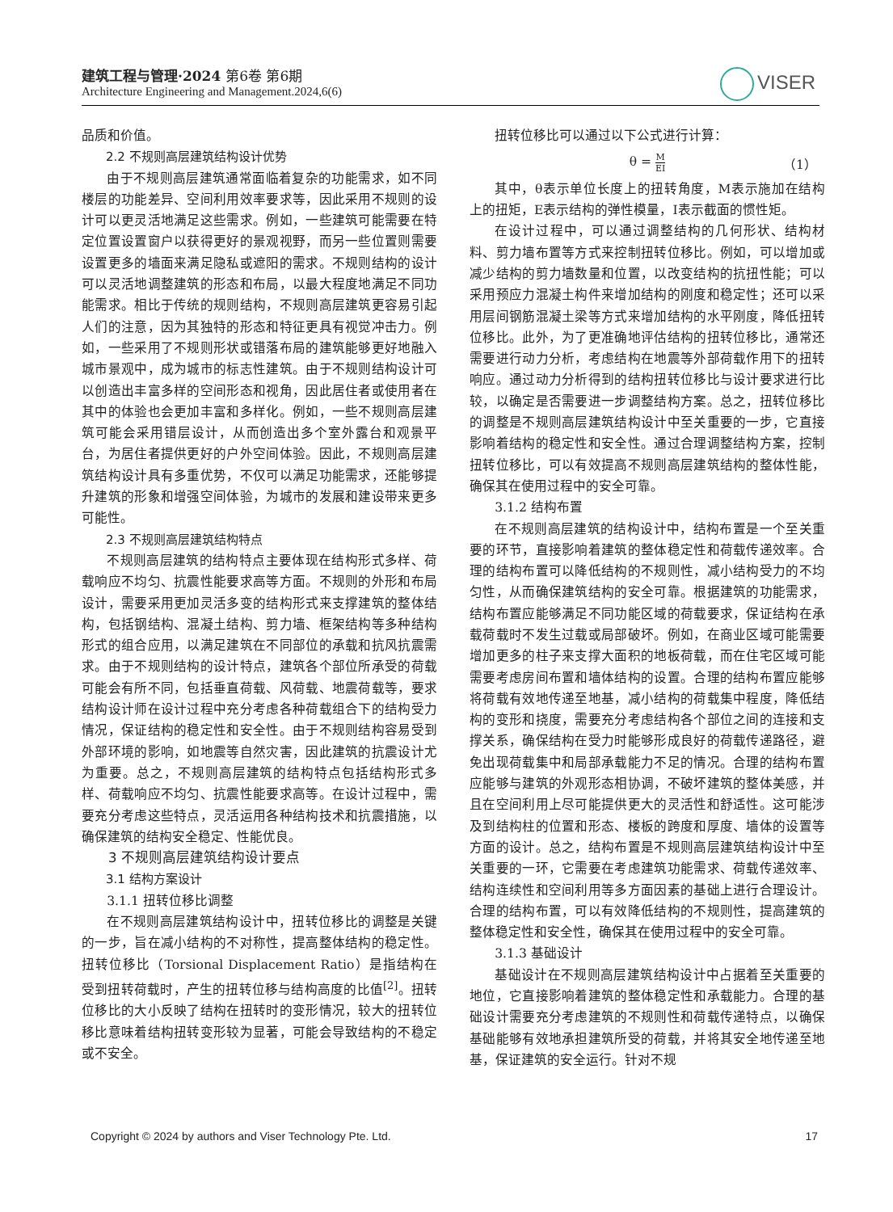建筑工程与管理·2024 第6卷 第6期
Architecture Engineering and Management.2024,6(6)
VISER
品质和价值。
2.2 不规则高层建筑结构设计优势
由于不规则高层建筑通常面临着复杂的功能需求，如不同楼层的功能差异、空间利用效率要求等，因此采用不规则的设计可以更灵活地满足这些需求。例如，一些建筑可能需要在特定位置设置窗户以获得更好的景观视野，而另一些位置则需要设置更多的墙面来满足隐私或遮阳的需求。不规则结构的设计可以灵活地调整建筑的形态和布局，以最大程度地满足不同功能需求。相比于传统的规则结构，不规则高层建筑更容易引起人们的注意，因为其独特的形态和特征更具有视觉冲击力。例如，一些采用了不规则形状或错落布局的建筑能够更好地融入城市景观中，成为城市的标志性建筑。由于不规则结构设计可以创造出丰富多样的空间形态和视角，因此居住者或使用者在其中的体验也会更加丰富和多样化。例如，一些不规则高层建筑可能会采用错层设计，从而创造出多个室外露台和观景平台，为居住者提供更好的户外空间体验。因此，不规则高层建筑结构设计具有多重优势，不仅可以满足功能需求，还能够提升建筑的形象和增强空间体验，为城市的发展和建设带来更多可能性。
2.3 不规则高层建筑结构特点
不规则高层建筑的结构特点主要体现在结构形式多样、荷载响应不均匀、抗震性能要求高等方面。不规则的外形和布局设计，需要采用更加灵活多变的结构形式来支撑建筑的整体结构，包括钢结构、混凝土结构、剪力墙、框架结构等多种结构形式的组合应用，以满足建筑在不同部位的承载和抗风抗震需求。由于不规则结构的设计特点，建筑各个部位所承受的荷载可能会有所不同，包括垂直荷载、风荷载、地震荷载等，要求结构设计师在设计过程中充分考虑各种荷载组合下的结构受力情况，保证结构的稳定性和安全性。由于不规则结构容易受到外部环境的影响，如地震等自然灾害，因此建筑的抗震设计尤为重要。总之，不规则高层建筑的结构特点包括结构形式多样、荷载响应不均匀、抗震性能要求高等。在设计过程中，需要充分考虑这些特点，灵活运用各种结构技术和抗震措施，以确保建筑的结构安全稳定、性能优良。
3 不规则高层建筑结构设计要点
3.1 结构方案设计
3.1.1 扭转位移比调整
在不规则高层建筑结构设计中，扭转位移比的调整是关键的一步，旨在减小结构的不对称性，提高整体结构的稳定性。扭转位移比（Torsional Displacement Ratio）是指结构在受到扭转荷载时，产生的扭转位移与结构高度的比值<sup>[2]</sup>。扭转位移比的大小反映了结构在扭转时的变形情况，较大的扭转位移比意味着结构扭转变形较为显著，可能会导致结构的不稳定或不安全。
扭转位移比可以通过以下公式进行计算：
θ = M EI
（1）
其中，θ表示单位长度上的扭转角度，M表示施加在结构上的扭矩，E表示结构的弹性模量，I表示截面的惯性矩。
在设计过程中，可以通过调整结构的几何形状、结构材料、剪力墙布置等方式来控制扭转位移比。例如，可以增加或减少结构的剪力墙数量和位置，以改变结构的抗扭性能；可以采用预应力混凝土构件来增加结构的刚度和稳定性；还可以采用层间钢筋混凝土梁等方式来增加结构的水平刚度，降低扭转位移比。此外，为了更准确地评估结构的扭转位移比，通常还需要进行动力分析，考虑结构在地震等外部荷载作用下的扭转响应。通过动力分析得到的结构扭转位移比与设计要求进行比较，以确定是否需要进一步调整结构方案。总之，扭转位移比的调整是不规则高层建筑结构设计中至关重要的一步，它直接影响着结构的稳定性和安全性。通过合理调整结构方案，控制扭转位移比，可以有效提高不规则高层建筑结构的整体性能，确保其在使用过程中的安全可靠。
3.1.2 结构布置
在不规则高层建筑的结构设计中，结构布置是一个至关重要的环节，直接影响着建筑的整体稳定性和荷载传递效率。合理的结构布置可以降低结构的不规则性，减小结构受力的不均匀性，从而确保建筑结构的安全可靠。根据建筑的功能需求，结构布置应能够满足不同功能区域的荷载要求，保证结构在承载荷载时不发生过载或局部破坏。例如，在商业区域可能需要增加更多的柱子来支撑大面积的地板荷载，而在住宅区域可能需要考虑房间布置和墙体结构的设置。合理的结构布置应能够将荷载有效地传递至地基，减小结构的荷载集中程度，降低结构的变形和挠度，需要充分考虑结构各个部位之间的连接和支撑关系，确保结构在受力时能够形成良好的荷载传递路径，避免出现荷载集中和局部承载能力不足的情况。合理的结构布置应能够与建筑的外观形态相协调，不破坏建筑的整体美感，并且在空间利用上尽可能提供更大的灵活性和舒适性。这可能涉及到结构柱的位置和形态、楼板的跨度和厚度、墙体的设置等方面的设计。总之，结构布置是不规则高层建筑结构设计中至关重要的一环，它需要在考虑建筑功能需求、荷载传递效率、结构连续性和空间利用等多方面因素的基础上进行合理设计。合理的结构布置，可以有效降低结构的不规则性，提高建筑的整体稳定性和安全性，确保其在使用过程中的安全可靠。
3.1.3 基础设计
基础设计在不规则高层建筑结构设计中占据着至关重要的地位，它直接影响着建筑的整体稳定性和承载能力。合理的基础设计需要充分考虑建筑的不规则性和荷载传递特点，以确保基础能够有效地承担建筑所受的荷载，并将其安全地传递至地基，保证建筑的安全运行。针对不规
Copyright © 2024 by authors and Viser Technology Pte. Ltd. 17